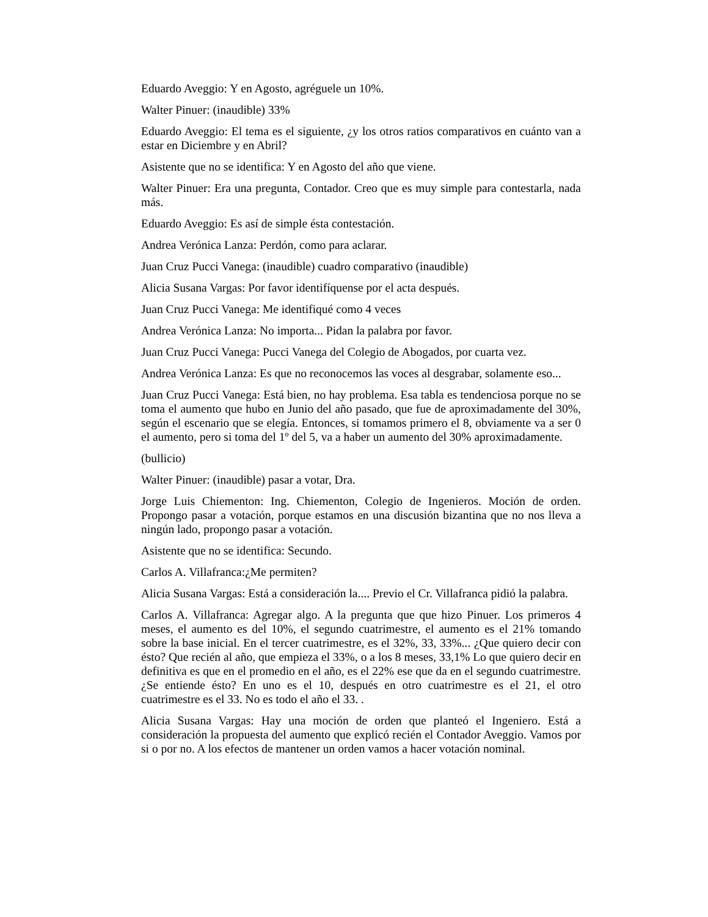Eduardo Aveggio: Y en Agosto, agréguele un 10%.
Walter Pinuer: (inaudible) 33%
Eduardo Aveggio: El tema es el siguiente, ¿y los otros ratios comparativos en cuánto van a estar en Diciembre y en Abril?
Asistente que no se identifica: Y en Agosto del año que viene.
Walter Pinuer: Era una pregunta, Contador. Creo que es muy simple para contestarla, nada más.
Eduardo Aveggio: Es así de simple ésta contestación.
Andrea Verónica Lanza: Perdón, como para aclarar.
Juan Cruz Pucci Vanega: (inaudible) cuadro comparativo (inaudible)
Alicia Susana Vargas: Por favor identifíquense por el acta después.
Juan Cruz Pucci Vanega: Me identifiqué como 4 veces
Andrea Verónica Lanza: No importa... Pidan la palabra por favor.
Juan Cruz Pucci Vanega: Pucci Vanega del Colegio de Abogados, por cuarta vez.
Andrea Verónica Lanza: Es que no reconocemos las voces al desgrabar, solamente eso...
Juan Cruz Pucci Vanega: Está bien, no hay problema. Esa tabla es tendenciosa porque no se toma el aumento que hubo en Junio del año pasado, que fue de aproximadamente del 30%, según el escenario que se elegía. Entonces, si tomamos primero el 8, obviamente va a ser 0 el aumento, pero si toma del 1º del 5, va a haber un aumento del 30% aproximadamente.
(bullicio)
Walter Pinuer: (inaudible) pasar a votar, Dra.
Jorge Luis Chiementon: Ing. Chiementon, Colegio de Ingenieros. Moción de orden. Propongo pasar a votación, porque estamos en una discusión bizantina que no nos lleva a ningún lado, propongo pasar a votación.
Asistente que no se identifica: Secundo.
Carlos A. Villafranca:¿Me permiten?
Alicia Susana Vargas: Está a consideración la.... Previo el Cr. Villafranca pidió la palabra.
Carlos A. Villafranca: Agregar algo. A la pregunta que que hizo Pinuer. Los primeros 4 meses, el aumento es del 10%, el segundo cuatrimestre, el aumento es el 21% tomando sobre la base inicial. En el tercer cuatrimestre, es el 32%, 33, 33%... ¿Que quiero decir con ésto? Que recién al año, que empieza el 33%, o a los 8 meses, 33,1% Lo que quiero decir en definitiva es que en el promedio en el año, es el 22% ese que da en el segundo cuatrimestre. ¿Se entiende ésto? En uno es el 10, después en otro cuatrimestre es el 21, el otro cuatrimestre es el 33. No es todo el año el 33. .
Alicia Susana Vargas: Hay una moción de orden que planteó el Ingeniero. Está a consideración la propuesta del aumento que explicó recién el Contador Aveggio. Vamos por si o por no. A los efectos de mantener un orden vamos a hacer votación nominal.